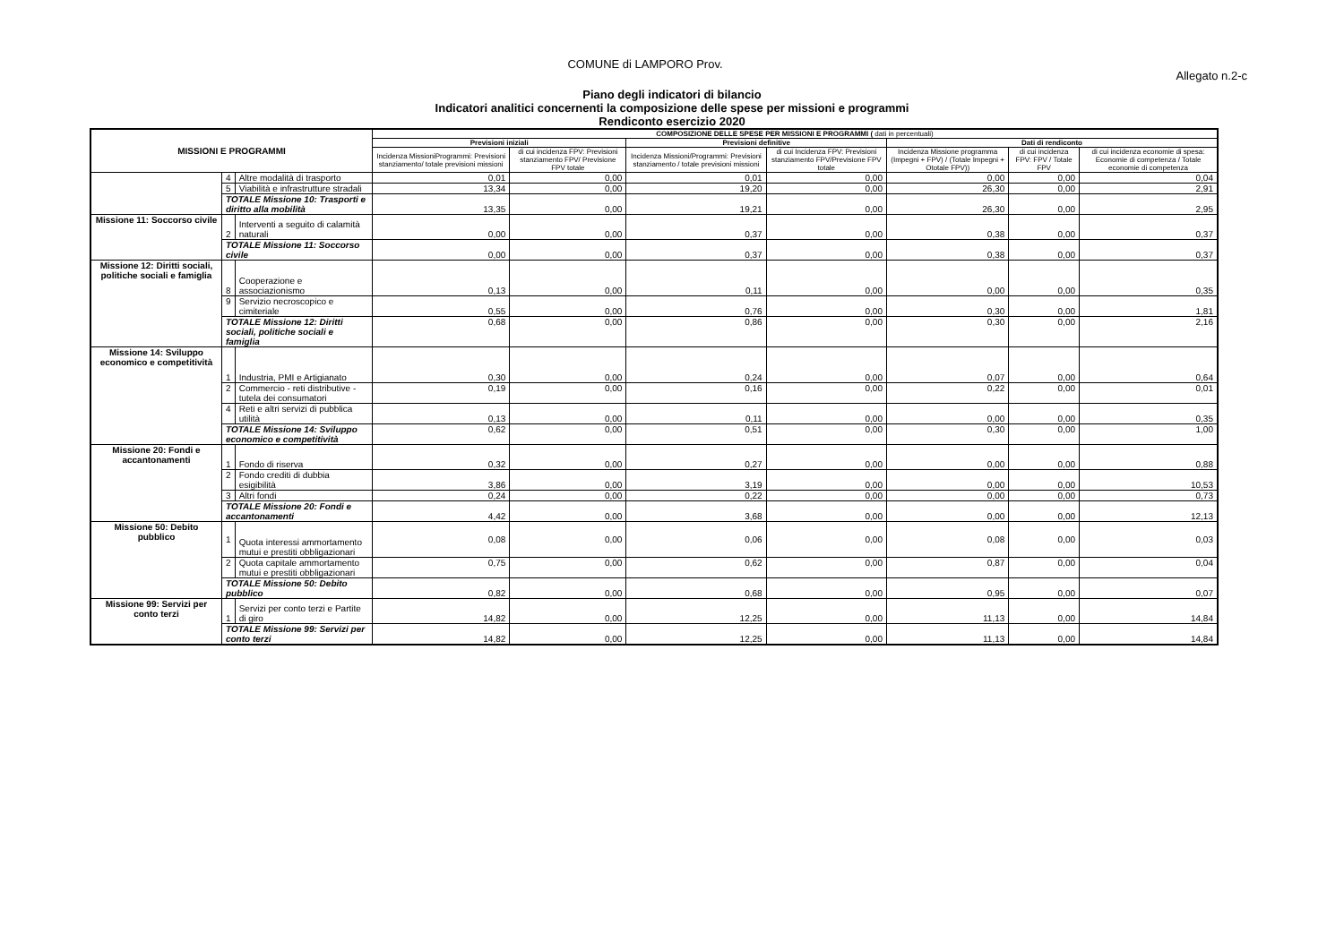COMUNE di LAMPORO Prov.
Allegato n.2-c
Piano degli indicatori di bilancio
Indicatori analitici concernenti la composizione delle spese per missioni e programmi
Rendiconto esercizio 2020
| MISSIONI E PROGRAMMI | | | COMPOSIZIONE DELLE SPESE PER MISSIONI E PROGRAMMI ( dati in percentuali) | | | | | | |
| --- | --- | --- | --- | --- | --- | --- | --- | --- | --- |
| | | | Previsioni iniziali | | Previsioni definitive | | Dati di rendiconto | | |
| | | | Incidenza MissioniProgrammi: Previsioni stanziamento/ totale previsioni missioni | di cui incidenza FPV: Previsioni stanziamento FPV/ Previsione FPV totale | Incidenza Missioni/Programmi: Previsioni stanziamento / totale previsioni missioni | di cui Incidenza FPV: Previsioni stanziamento FPV/Previsione FPV totale | Incidenza Missione programma (Impegni + FPV) / (Totale Impegni + Ototale FPV)) | di cui incidenza FPV: FPV / Totale FPV | di cui incidenza economie di spesa: Economie di competenza / Totale economie di competenza |
| | 4 | Altre modalità di trasporto | 0,01 | 0,00 | 0,01 | 0,00 | 0,00 | 0,00 | 0,04 |
| | 5 | Viabilità e infrastrutture stradali | 13,34 | 0,00 | 19,20 | 0,00 | 26,30 | 0,00 | 2,91 |
| | TOTALE Missione 10: Trasporti e diritto alla mobilità | | 13,35 | 0,00 | 19,21 | 0,00 | 26,30 | 0,00 | 2,95 |
| Missione 11: Soccorso civile | 2 | Interventi a seguito di calamità naturali | 0,00 | 0,00 | 0,37 | 0,00 | 0,38 | 0,00 | 0,37 |
| | TOTALE Missione 11: Soccorso civile | | 0,00 | 0,00 | 0,37 | 0,00 | 0,38 | 0,00 | 0,37 |
| Missione 12: Diritti sociali, politiche sociali e famiglia | 8 | Cooperazione e associazionismo | 0,13 | 0,00 | 0,11 | 0,00 | 0,00 | 0,00 | 0,35 |
| | 9 | Servizio necroscopico e cimiteriale | 0,55 | 0,00 | 0,76 | 0,00 | 0,30 | 0,00 | 1,81 |
| | TOTALE Missione 12: Diritti sociali, politiche sociali e famiglia | | 0,68 | 0,00 | 0,86 | 0,00 | 0,30 | 0,00 | 2,16 |
| Missione 14: Sviluppo economico e competitività | 1 | Industria, PMI e Artigianato | 0,30 | 0,00 | 0,24 | 0,00 | 0,07 | 0,00 | 0,64 |
| | 2 | Commercio - reti distributive - tutela dei consumatori | 0,19 | 0,00 | 0,16 | 0,00 | 0,22 | 0,00 | 0,01 |
| | 4 | Reti e altri servizi di pubblica utilità | 0,13 | 0,00 | 0,11 | 0,00 | 0,00 | 0,00 | 0,35 |
| | TOTALE Missione 14: Sviluppo economico e competitività | | 0,62 | 0,00 | 0,51 | 0,00 | 0,30 | 0,00 | 1,00 |
| Missione 20: Fondi e accantonamenti | 1 | Fondo di riserva | 0,32 | 0,00 | 0,27 | 0,00 | 0,00 | 0,00 | 0,88 |
| | 2 | Fondo crediti di dubbia esigibilità | 3,86 | 0,00 | 3,19 | 0,00 | 0,00 | 0,00 | 10,53 |
| | 3 | Altri fondi | 0,24 | 0,00 | 0,22 | 0,00 | 0,00 | 0,00 | 0,73 |
| | TOTALE Missione 20: Fondi e accantonamenti | | 4,42 | 0,00 | 3,68 | 0,00 | 0,00 | 0,00 | 12,13 |
| Missione 50: Debito pubblico | 1 | Quota interessi ammortamento mutui e prestiti obbligazionari | 0,08 | 0,00 | 0,06 | 0,00 | 0,08 | 0,00 | 0,03 |
| | 2 | Quota capitale ammortamento mutui e prestiti obbligazionari | 0,75 | 0,00 | 0,62 | 0,00 | 0,87 | 0,00 | 0,04 |
| | TOTALE Missione 50: Debito pubblico | | 0,82 | 0,00 | 0,68 | 0,00 | 0,95 | 0,00 | 0,07 |
| Missione 99: Servizi per conto terzi | 1 | Servizi per conto terzi e Partite di giro | 14,82 | 0,00 | 12,25 | 0,00 | 11,13 | 0,00 | 14,84 |
| | TOTALE Missione 99: Servizi per conto terzi | | 14,82 | 0,00 | 12,25 | 0,00 | 11,13 | 0,00 | 14,84 |